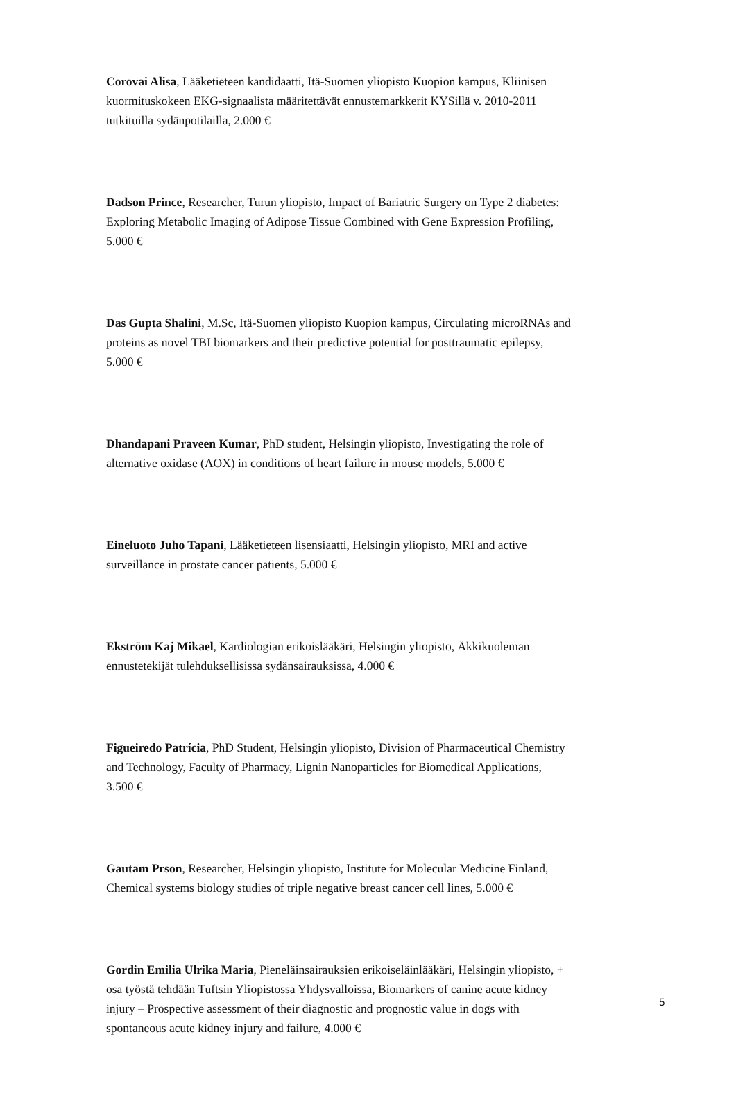Corovai Alisa, Lääketieteen kandidaatti, Itä-Suomen yliopisto Kuopion kampus, Kliinisen kuormituskokeen EKG-signaalista määritettävät ennustemarkkerit KYSillä v. 2010-2011 tutkituilla sydänpotilailla, 2.000 €
Dadson Prince, Researcher, Turun yliopisto, Impact of Bariatric Surgery on Type 2 diabetes: Exploring Metabolic Imaging of Adipose Tissue Combined with Gene Expression Profiling, 5.000 €
Das Gupta Shalini, M.Sc, Itä-Suomen yliopisto Kuopion kampus, Circulating microRNAs and proteins as novel TBI biomarkers and their predictive potential for posttraumatic epilepsy, 5.000 €
Dhandapani Praveen Kumar, PhD student, Helsingin yliopisto, Investigating the role of alternative oxidase (AOX) in conditions of heart failure in mouse models, 5.000 €
Eineluoto Juho Tapani, Lääketieteen lisensiaatti, Helsingin yliopisto, MRI and active surveillance in prostate cancer patients, 5.000 €
Ekström Kaj Mikael, Kardiologian erikoislääkäri, Helsingin yliopisto, Äkkikuoleman ennustetekijät tulehduksellisissa sydänsairauksissa, 4.000 €
Figueiredo Patrícia, PhD Student, Helsingin yliopisto, Division of Pharmaceutical Chemistry and Technology, Faculty of Pharmacy, Lignin Nanoparticles for Biomedical Applications, 3.500 €
Gautam Prson, Researcher, Helsingin yliopisto, Institute for Molecular Medicine Finland, Chemical systems biology studies of triple negative breast cancer cell lines, 5.000 €
Gordin Emilia Ulrika Maria, Pieneläinsairauksien erikoiseläinlääkäri, Helsingin yliopisto, + osa työstä tehdään Tuftsin Yliopistossa Yhdysvalloissa, Biomarkers of canine acute kidney injury – Prospective assessment of their diagnostic and prognostic value in dogs with spontaneous acute kidney injury and failure, 4.000 €
5